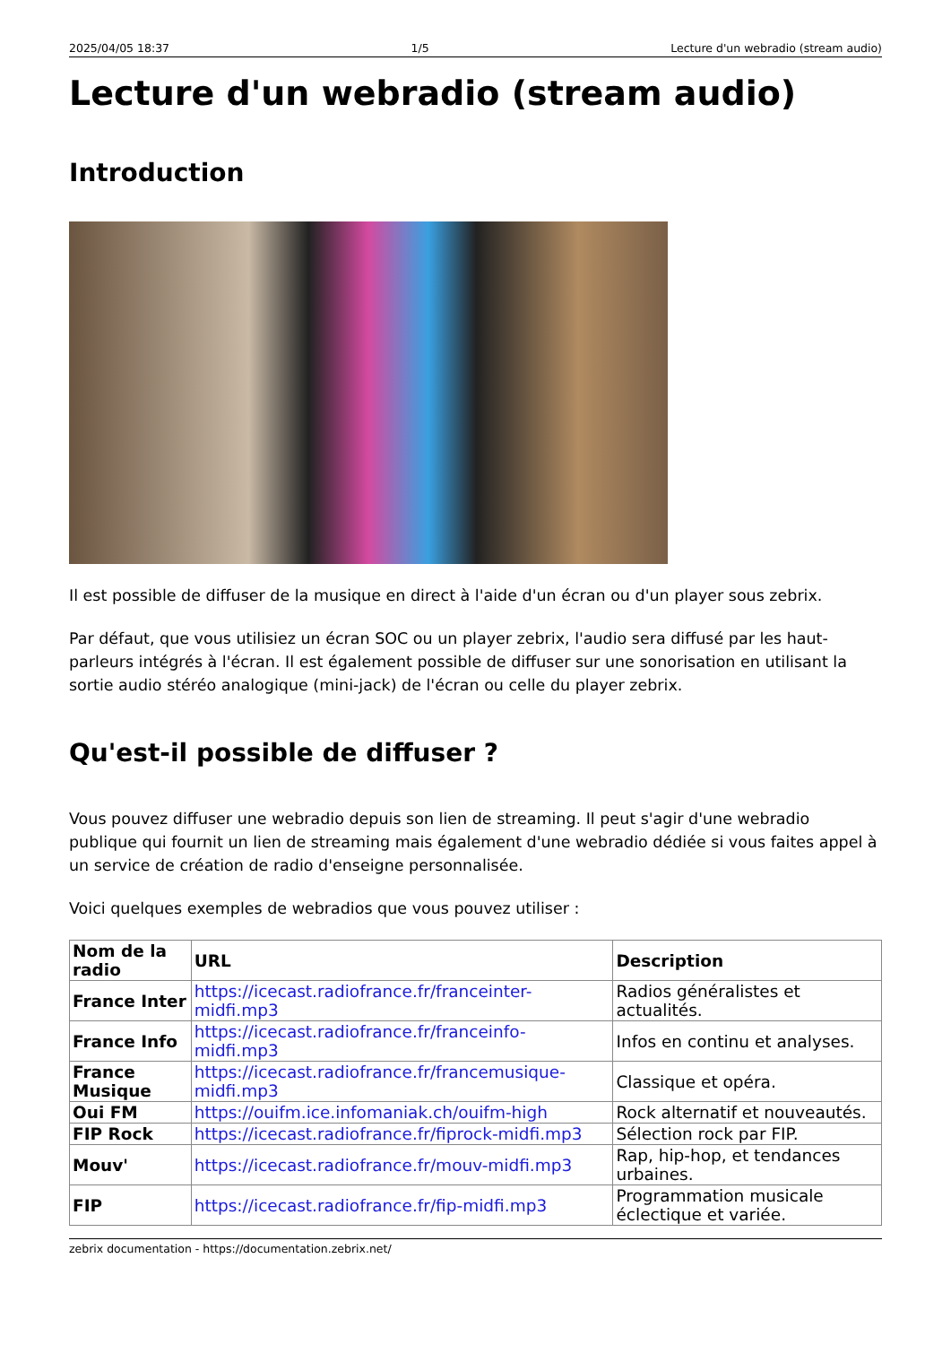2025/04/05 18:37 1/5 Lecture d'un webradio (stream audio)
Lecture d'un webradio (stream audio)
Introduction
Il est possible de diffuser de la musique en direct à l'aide d'un écran ou d'un player sous zebrix.
Par défaut, que vous utilisiez un écran SOC ou un player zebrix, l'audio sera diffusé par les haut-parleurs intégrés à l'écran. Il est également possible de diffuser sur une sonorisation en utilisant la sortie audio stéréo analogique (mini-jack) de l'écran ou celle du player zebrix.
Qu'est-il possible de diffuser ?
Vous pouvez diffuser une webradio depuis son lien de streaming. Il peut s'agir d'une webradio publique qui fournit un lien de streaming mais également d'une webradio dédiée si vous faites appel à un service de création de radio d'enseigne personnalisée.
Voici quelques exemples de webradios que vous pouvez utiliser :
| Nom de la radio | URL | Description |
| --- | --- | --- |
| France Inter | https://icecast.radiofrance.fr/franceinter-midfi.mp3 | Radios généralistes et actualités. |
| France Info | https://icecast.radiofrance.fr/franceinfo-midfi.mp3 | Infos en continu et analyses. |
| France Musique | https://icecast.radiofrance.fr/francemusique-midfi.mp3 | Classique et opéra. |
| Oui FM | https://ouifm.ice.infomaniak.ch/ouifm-high | Rock alternatif et nouveautés. |
| FIP Rock | https://icecast.radiofrance.fr/fiprock-midfi.mp3 | Sélection rock par FIP. |
| Mouv' | https://icecast.radiofrance.fr/mouv-midfi.mp3 | Rap, hip-hop, et tendances urbaines. |
| FIP | https://icecast.radiofrance.fr/fip-midfi.mp3 | Programmation musicale éclectique et variée. |
zebrix documentation - https://documentation.zebrix.net/